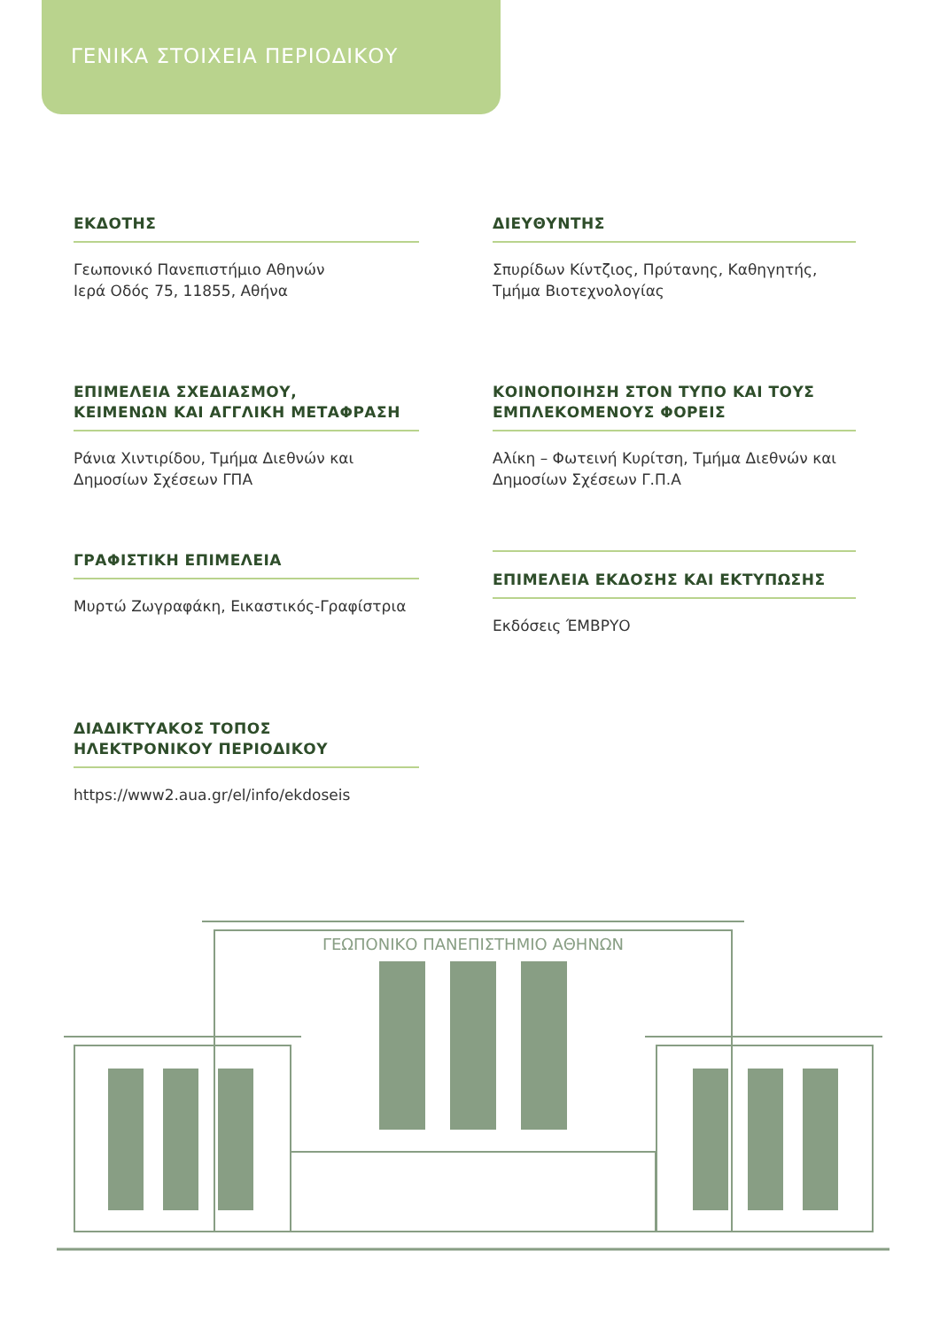ΓΕΝΙΚΑ ΣΤΟΙΧΕΙΑ ΠΕΡΙΟΔΙΚΟΥ
ΕΚΔΟΤΗΣ
Γεωπονικό Πανεπιστήμιο Αθηνών
Ιερά Οδός 75, 11855, Αθήνα
ΔΙΕΥΘΥΝΤΗΣ
Σπυρίδων Κίντζιος, Πρύτανης, Καθηγητής, Τμήμα Βιοτεχνολογίας
ΕΠΙΜΕΛΕΙΑ ΣΧΕΔΙΑΣΜΟΥ,
ΚΕΙΜΕΝΩΝ ΚΑΙ ΑΓΓΛΙΚΗ ΜΕΤΑΦΡΑΣΗ
Ράνια Χιντιρίδου, Τμήμα Διεθνών και Δημοσίων Σχέσεων ΓΠΑ
ΚΟΙΝΟΠΟΙΗΣΗ ΣΤΟΝ ΤΥΠΟ ΚΑΙ ΤΟΥΣ ΕΜΠΛΕΚΟΜΕΝΟΥΣ ΦΟΡΕΙΣ
Αλίκη – Φωτεινή Κυρίτση, Τμήμα Διεθνών και Δημοσίων Σχέσεων Γ.Π.Α
ΓΡΑΦΙΣΤΙΚΗ ΕΠΙΜΕΛΕΙΑ
Μυρτώ Ζωγραφάκη, Εικαστικός-Γραφίστρια
ΕΠΙΜΕΛΕΙΑ ΕΚΔΟΣΗΣ ΚΑΙ ΕΚΤΥΠΩΣΗΣ
Εκδόσεις ΈΜΒΡΥΟ
ΔΙΑΔΙΚΤΥΑΚΟΣ ΤΟΠΟΣ
ΗΛΕΚΤΡΟΝΙΚΟΥ ΠΕΡΙΟΔΙΚΟΥ
https://www2.aua.gr/el/info/ekdoseis
ΓΕΩΠΟΝΙΚΟ ΠΑΝΕΠΙΣΤΗΜΙΟ ΑΘΗΝΩΝ